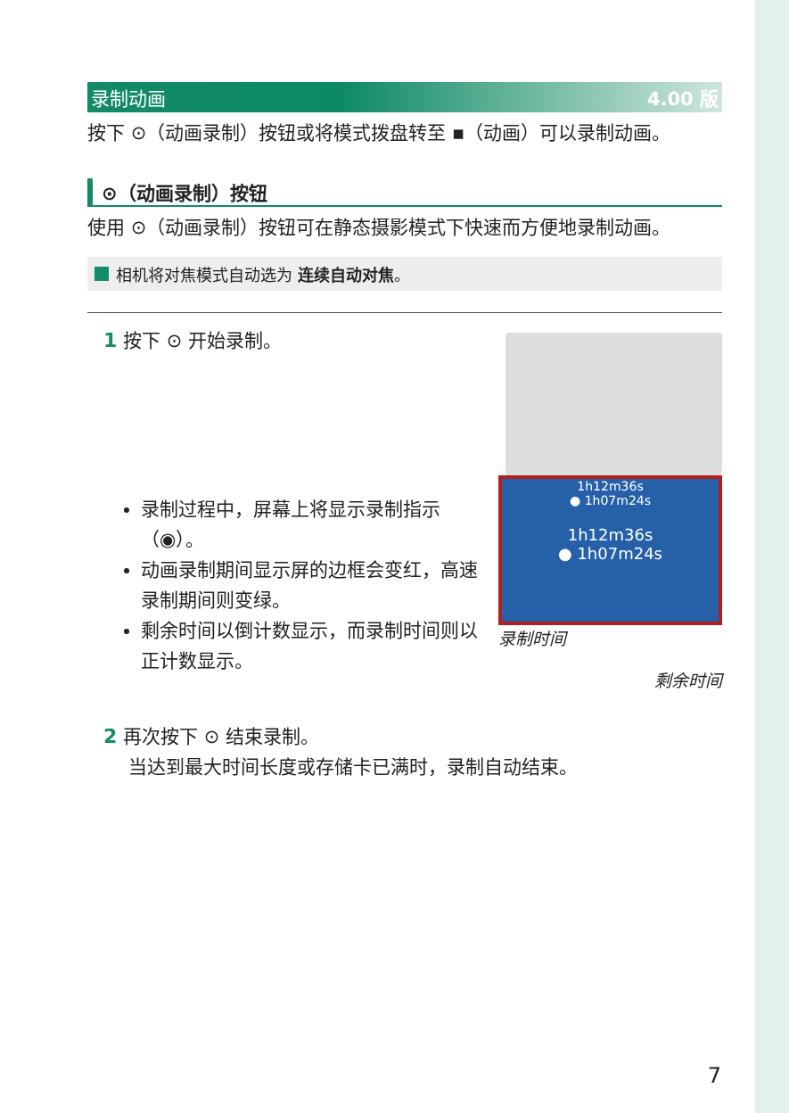录制动画 4.00 版
按下 ⊙（动画录制）按钮或将模式拨盘转至 ▪（动画）可以录制动画。
⊙（动画录制）按钮
使用 ⊙（动画录制）按钮可在静态摄影模式下快速而方便地录制动画。
相机将对焦模式自动选为 连续自动对焦。
1 按下 ⊙ 开始录制。
录制过程中，屏幕上将显示录制指示（◉）。
动画录制期间显示屏的边框会变红，高速录制期间则变绿。
剩余时间以倒计数显示，而录制时间则以正计数显示。
1h12m36s
● 1h07m24s
1h12m36s
● 1h07m24s
录制时间
剩余时间
2 再次按下 ⊙ 结束录制。
当达到最大时间长度或存储卡已满时，录制自动结束。
7